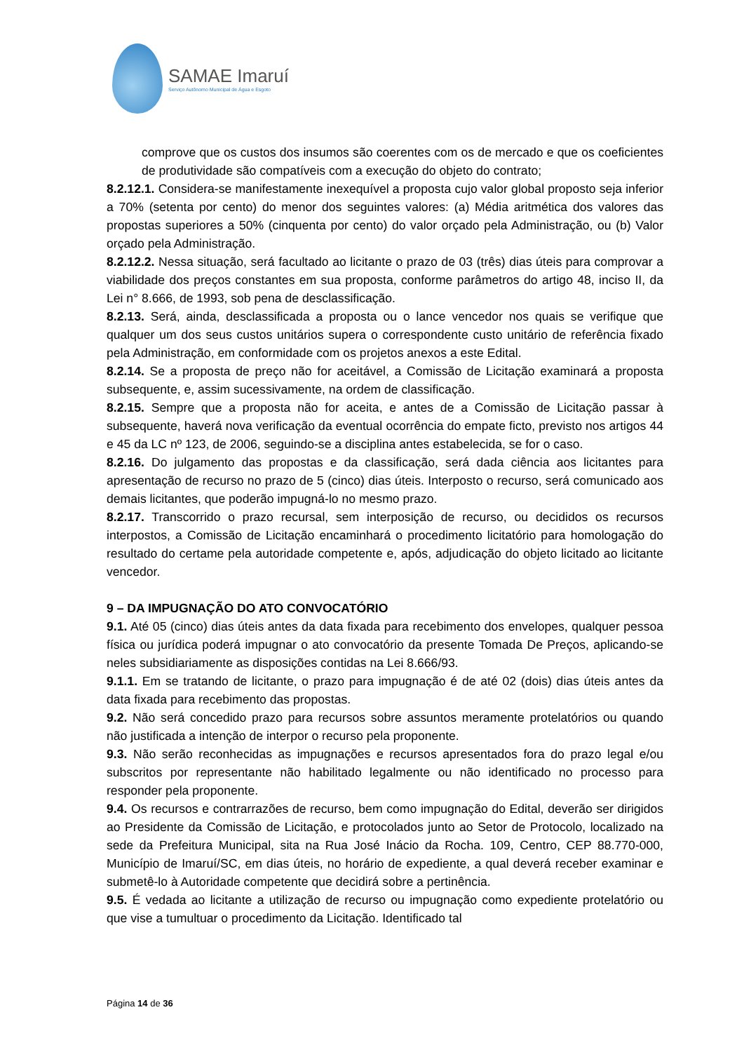SAMAE Imaruí
Serviço Autônomo Municipal de Água e Esgoto
comprove que os custos dos insumos são coerentes com os de mercado e que os coeficientes de produtividade são compatíveis com a execução do objeto do contrato;
8.2.12.1. Considera-se manifestamente inexequível a proposta cujo valor global proposto seja inferior a 70% (setenta por cento) do menor dos seguintes valores: (a) Média aritmética dos valores das propostas superiores a 50% (cinquenta por cento) do valor orçado pela Administração, ou (b) Valor orçado pela Administração.
8.2.12.2. Nessa situação, será facultado ao licitante o prazo de 03 (três) dias úteis para comprovar a viabilidade dos preços constantes em sua proposta, conforme parâmetros do artigo 48, inciso II, da Lei n° 8.666, de 1993, sob pena de desclassificação.
8.2.13. Será, ainda, desclassificada a proposta ou o lance vencedor nos quais se verifique que qualquer um dos seus custos unitários supera o correspondente custo unitário de referência fixado pela Administração, em conformidade com os projetos anexos a este Edital.
8.2.14. Se a proposta de preço não for aceitável, a Comissão de Licitação examinará a proposta subsequente, e, assim sucessivamente, na ordem de classificação.
8.2.15. Sempre que a proposta não for aceita, e antes de a Comissão de Licitação passar à subsequente, haverá nova verificação da eventual ocorrência do empate ficto, previsto nos artigos 44 e 45 da LC nº 123, de 2006, seguindo-se a disciplina antes estabelecida, se for o caso.
8.2.16. Do julgamento das propostas e da classificação, será dada ciência aos licitantes para apresentação de recurso no prazo de 5 (cinco) dias úteis. Interposto o recurso, será comunicado aos demais licitantes, que poderão impugná-lo no mesmo prazo.
8.2.17. Transcorrido o prazo recursal, sem interposição de recurso, ou decididos os recursos interpostos, a Comissão de Licitação encaminhará o procedimento licitatório para homologação do resultado do certame pela autoridade competente e, após, adjudicação do objeto licitado ao licitante vencedor.
9 – DA IMPUGNAÇÃO DO ATO CONVOCATÓRIO
9.1. Até 05 (cinco) dias úteis antes da data fixada para recebimento dos envelopes, qualquer pessoa física ou jurídica poderá impugnar o ato convocatório da presente Tomada De Preços, aplicando-se neles subsidiariamente as disposições contidas na Lei 8.666/93.
9.1.1. Em se tratando de licitante, o prazo para impugnação é de até 02 (dois) dias úteis antes da data fixada para recebimento das propostas.
9.2. Não será concedido prazo para recursos sobre assuntos meramente protelatórios ou quando não justificada a intenção de interpor o recurso pela proponente.
9.3. Não serão reconhecidas as impugnações e recursos apresentados fora do prazo legal e/ou subscritos por representante não habilitado legalmente ou não identificado no processo para responder pela proponente.
9.4. Os recursos e contrarrazões de recurso, bem como impugnação do Edital, deverão ser dirigidos ao Presidente da Comissão de Licitação, e protocolados junto ao Setor de Protocolo, localizado na sede da Prefeitura Municipal, sita na Rua José Inácio da Rocha. 109, Centro, CEP 88.770-000, Município de Imaruí/SC, em dias úteis, no horário de expediente, a qual deverá receber examinar e submetê-lo à Autoridade competente que decidirá sobre a pertinência.
9.5. É vedada ao licitante a utilização de recurso ou impugnação como expediente protelatório ou que vise a tumultuar o procedimento da Licitação. Identificado tal
Página 14 de 36